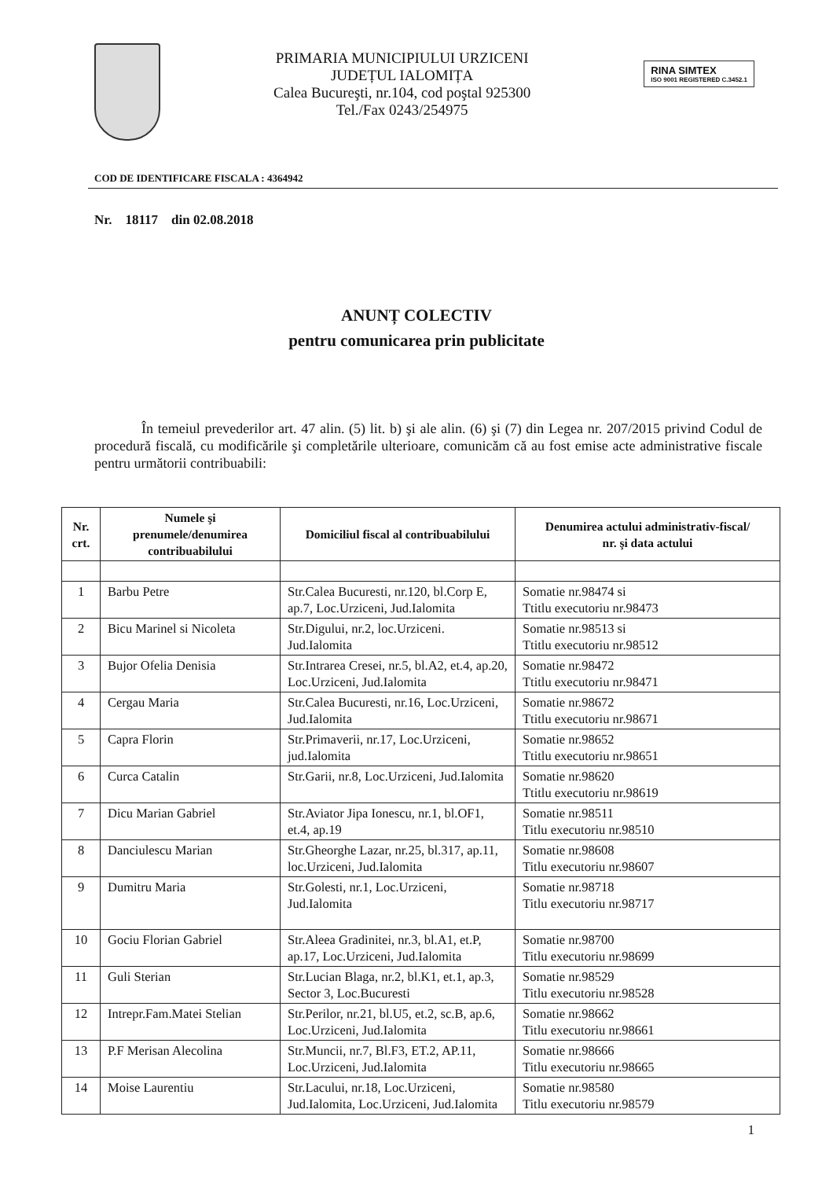PRIMARIA MUNICIPIULUI URZICENI
JUDEȚUL IALOMIȚA
Calea Bucureşti, nr.104, cod poştal 925300
Tel./Fax 0243/254975
RINA SIMTEX
ISO 9001 REGISTERED C.3452.1
COD DE IDENTIFICARE FISCALA : 4364942
Nr. 18117 din 02.08.2018
ANUNȚ COLECTIV
pentru comunicarea prin publicitate
În temeiul prevederilor art. 47 alin. (5) lit. b) şi ale alin. (6) şi (7) din Legea nr. 207/2015 privind Codul de procedură fiscală, cu modificările şi completările ulterioare, comunicăm că au fost emise acte administrative fiscale pentru următorii contribuabili:
| Nr. crt. | Numele şi prenumele/denumirea contribuabilului | Domiciliul fiscal al contribuabilului | Denumirea actului administrativ-fiscal/ nr. şi data actului |
| --- | --- | --- | --- |
| 1 | Barbu Petre | Str.Calea Bucuresti, nr.120, bl.Corp E, ap.7, Loc.Urziceni, Jud.Ialomita | Somatie nr.98474 si Ttitlu executoriu nr.98473 |
| 2 | Bicu Marinel si Nicoleta | Str.Digului, nr.2, loc.Urziceni. Jud.Ialomita | Somatie nr.98513 si Ttitlu executoriu nr.98512 |
| 3 | Bujor Ofelia Denisia | Str.Intrarea Cresei, nr.5, bl.A2, et.4, ap.20, Loc.Urziceni, Jud.Ialomita | Somatie nr.98472 Ttitlu executoriu nr.98471 |
| 4 | Cergau Maria | Str.Calea Bucuresti, nr.16, Loc.Urziceni, Jud.Ialomita | Somatie nr.98672 Ttitlu executoriu nr.98671 |
| 5 | Capra Florin | Str.Primaverii, nr.17, Loc.Urziceni, jud.Ialomita | Somatie nr.98652 Ttitlu executoriu nr.98651 |
| 6 | Curca Catalin | Str.Garii, nr.8, Loc.Urziceni, Jud.Ialomita | Somatie nr.98620 Ttitlu executoriu nr.98619 |
| 7 | Dicu Marian Gabriel | Str.Aviator Jipa Ionescu, nr.1, bl.OF1, et.4, ap.19 | Somatie nr.98511 Titlu executoriu nr.98510 |
| 8 | Danciulescu Marian | Str.Gheorghe Lazar, nr.25, bl.317, ap.11, loc.Urziceni, Jud.Ialomita | Somatie nr.98608 Titlu executoriu nr.98607 |
| 9 | Dumitru Maria | Str.Golesti, nr.1, Loc.Urziceni, Jud.Ialomita | Somatie nr.98718 Titlu executoriu nr.98717 |
| 10 | Gociu Florian Gabriel | Str.Aleea Gradinitei, nr.3, bl.A1, et.P, ap.17, Loc.Urziceni, Jud.Ialomita | Somatie nr.98700 Titlu executoriu nr.98699 |
| 11 | Guli Sterian | Str.Lucian Blaga, nr.2, bl.K1, et.1, ap.3, Sector 3, Loc.Bucuresti | Somatie nr.98529 Titlu executoriu nr.98528 |
| 12 | Intrepr.Fam.Matei Stelian | Str.Perilor, nr.21, bl.U5, et.2, sc.B, ap.6, Loc.Urziceni, Jud.Ialomita | Somatie nr.98662 Titlu executoriu nr.98661 |
| 13 | P.F Merisan Alecolina | Str.Muncii, nr.7, Bl.F3, ET.2, AP.11, Loc.Urziceni, Jud.Ialomita | Somatie nr.98666 Titlu executoriu nr.98665 |
| 14 | Moise Laurentiu | Str.Lacului, nr.18, Loc.Urziceni, Jud.Ialomita, Loc.Urziceni, Jud.Ialomita | Somatie nr.98580 Titlu executoriu nr.98579 |
1